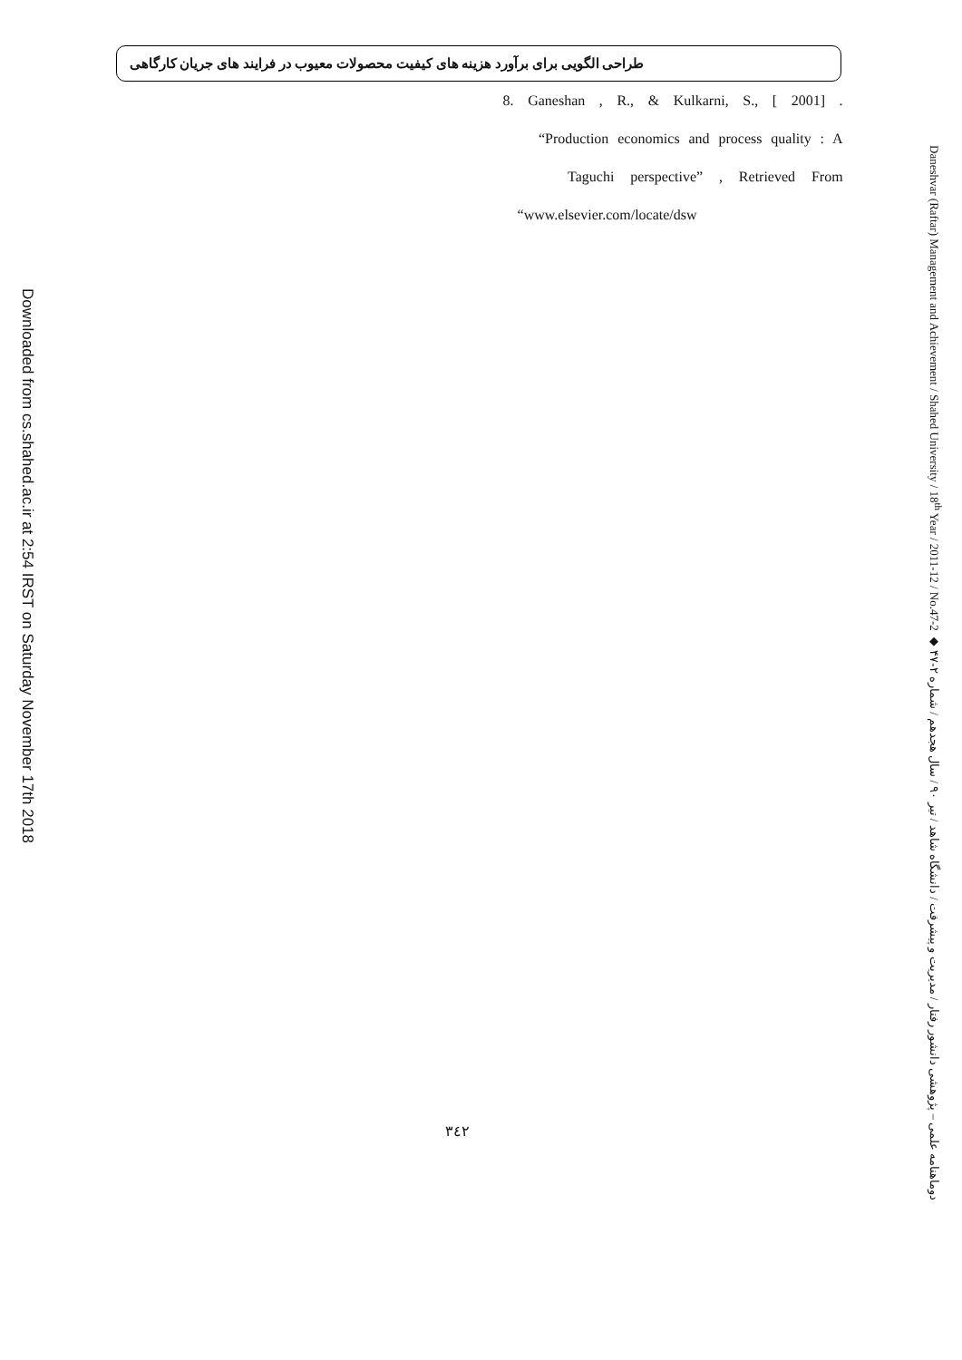Downloaded from cs.shahed.ac.ir at 2:54 IRST on Saturday November 17th 2018
طراحی الگویی برای برآورد هزینه های کیفیت محصولات معیوب در فرایند های جریان کارگاهی
8. Ganeshan , R., & Kulkarni, S., [ 2001] .
“Production economics and process quality : A
Taguchi perspective” , Retrieved From
“www.elsevier.com/locate/dsw
٣٤٢
Daneshvar (Raftar) Management and Achievement / Shahed University / 18<sup>th</sup> Year / 2011-12 / No.47-2 ◆ دوماهنامه علمی – پژوهشی دانشور رفتار / مدیریت و پیشرفت / دانشگاه شاهد / تیر ۹۰ / سال هجدهم / شماره ۲-۴۷